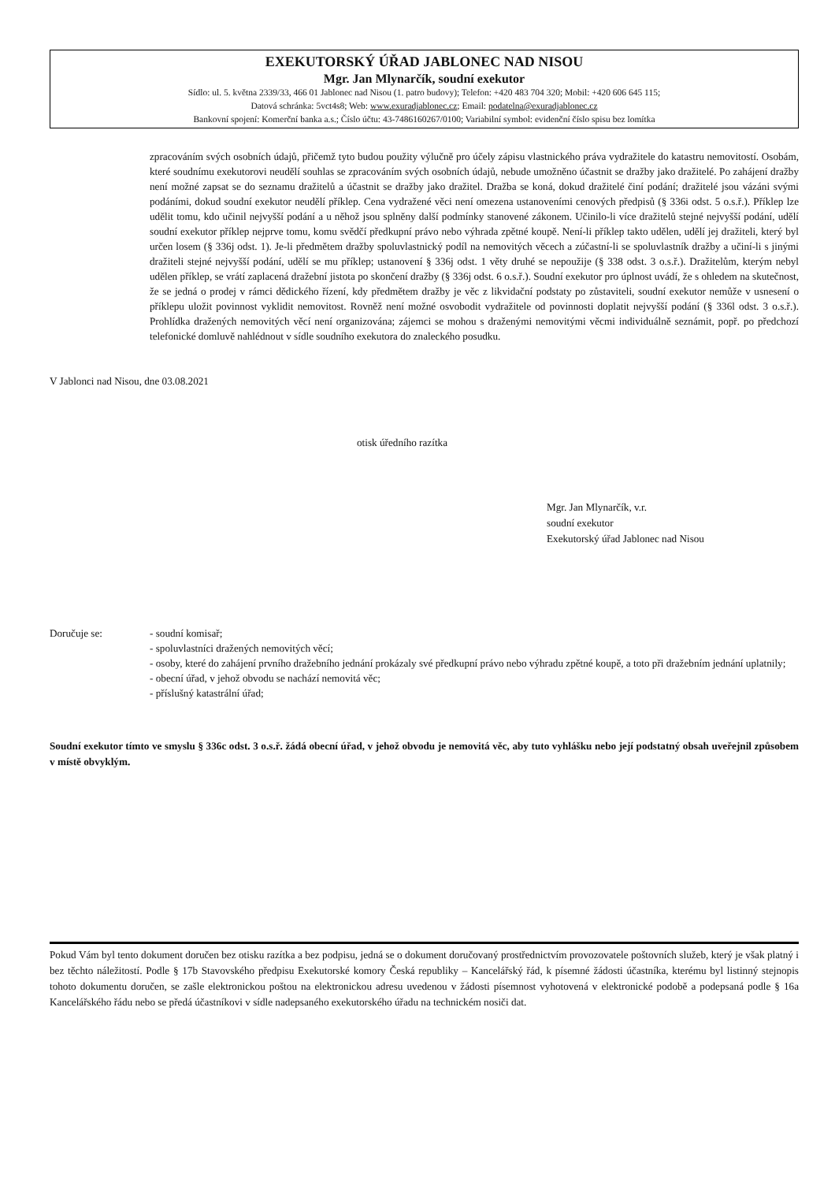EXEKUTORSKÝ ÚŘAD JABLONEC NAD NISOU
Mgr. Jan Mlynarčík, soudní exekutor
Sídlo: ul. 5. května 2339/33, 466 01 Jablonec nad Nisou (1. patro budovy); Telefon: +420 483 704 320; Mobil: +420 606 645 115;
Datová schránka: 5vct4s8; Web: www.exuradjablonec.cz; Email: podatelna@exuradjablonec.cz
Bankovní spojení: Komerční banka a.s.; Číslo účtu: 43-7486160267/0100; Variabilní symbol: evidenční číslo spisu bez lomítka
zpracováním svých osobních údajů, přičemž tyto budou použity výlučně pro účely zápisu vlastnického práva vydražitele do katastru nemovitostí. Osobám, které soudnímu exekutorovi neudělí souhlas se zpracováním svých osobních údajů, nebude umožněno účastnit se dražby jako dražitelé. Po zahájení dražby není možné zapsat se do seznamu dražitelů a účastnit se dražby jako dražitel. Dražba se koná, dokud dražitelé činí podání; dražitelé jsou vázáni svými podáními, dokud soudní exekutor neudělí příklep. Cena vydražené věci není omezena ustanoveními cenových předpisů (§ 336i odst. 5 o.s.ř.). Příklep lze udělit tomu, kdo učinil nejvyšší podání a u něhož jsou splněny další podmínky stanovené zákonem. Učinilo-li více dražitelů stejné nejvyšší podání, udělí soudní exekutor příklep nejprve tomu, komu svědčí předkupní právo nebo výhrada zpětné koupě. Není-li příklep takto udělen, udělí jej dražiteli, který byl určen losem (§ 336j odst. 1). Je-li předmětem dražby spoluvlastnický podíl na nemovitých věcech a zúčastní-li se spoluvlastník dražby a učiní-li s jinými dražiteli stejné nejvyšší podání, udělí se mu příklep; ustanovení § 336j odst. 1 věty druhé se nepoužije (§ 338 odst. 3 o.s.ř.). Dražitelům, kterým nebyl udělen příklep, se vrátí zaplacená dražební jistota po skončení dražby (§ 336j odst. 6 o.s.ř.). Soudní exekutor pro úplnost uvádí, že s ohledem na skutečnost, že se jedná o prodej v rámci dědického řízení, kdy předmětem dražby je věc z likvidační podstaty po zůstaviteli, soudní exekutor nemůže v usnesení o příklepu uložit povinnost vyklidit nemovitost. Rovněž není možné osvobodit vydražitele od povinnosti doplatit nejvyšší podání (§ 336l odst. 3 o.s.ř.). Prohlídka dražených nemovitých věcí není organizována; zájemci se mohou s draženými nemovitými věcmi individuálně seznámit, popř. po předchozí telefonické domluvě nahlédnout v sídle soudního exekutora do znaleckého posudku.
V Jablonci nad Nisou, dne 03.08.2021
otisk úředního razítka
Mgr. Jan Mlynarčík, v.r.
soudní exekutor
Exekutorský úřad Jablonec nad Nisou
Doručuje se: - soudní komisař;
- spoluvlastníci dražených nemovitých věcí;
- osoby, které do zahájení prvního dražebního jednání prokázaly své předkupní právo nebo výhradu zpětné koupě, a toto při dražebním jednání uplatnily;
- obecní úřad, v jehož obvodu se nachází nemovitá věc;
- příslušný katastrální úřad;
Soudní exekutor tímto ve smyslu § 336c odst. 3 o.s.ř. žádá obecní úřad, v jehož obvodu je nemovitá věc, aby tuto vyhlášku nebo její podstatný obsah uveřejnil způsobem v místě obvyklým.
Pokud Vám byl tento dokument doručen bez otisku razítka a bez podpisu, jedná se o dokument doručovaný prostřednictvím provozovatele poštovních služeb, který je však platný i bez těchto náležitostí. Podle § 17b Stavovského předpisu Exekutorské komory Česká republiky – Kancelářský řád, k písemné žádosti účastníka, kterému byl listinný stejnopis tohoto dokumentu doručen, se zašle elektronickou poštou na elektronickou adresu uvedenou v žádosti písemnost vyhotovená v elektronické podobě a podepsaná podle § 16a Kancelářského řádu nebo se předá účastníkovi v sídle nadepsaného exekutorského úřadu na technickém nosiči dat.